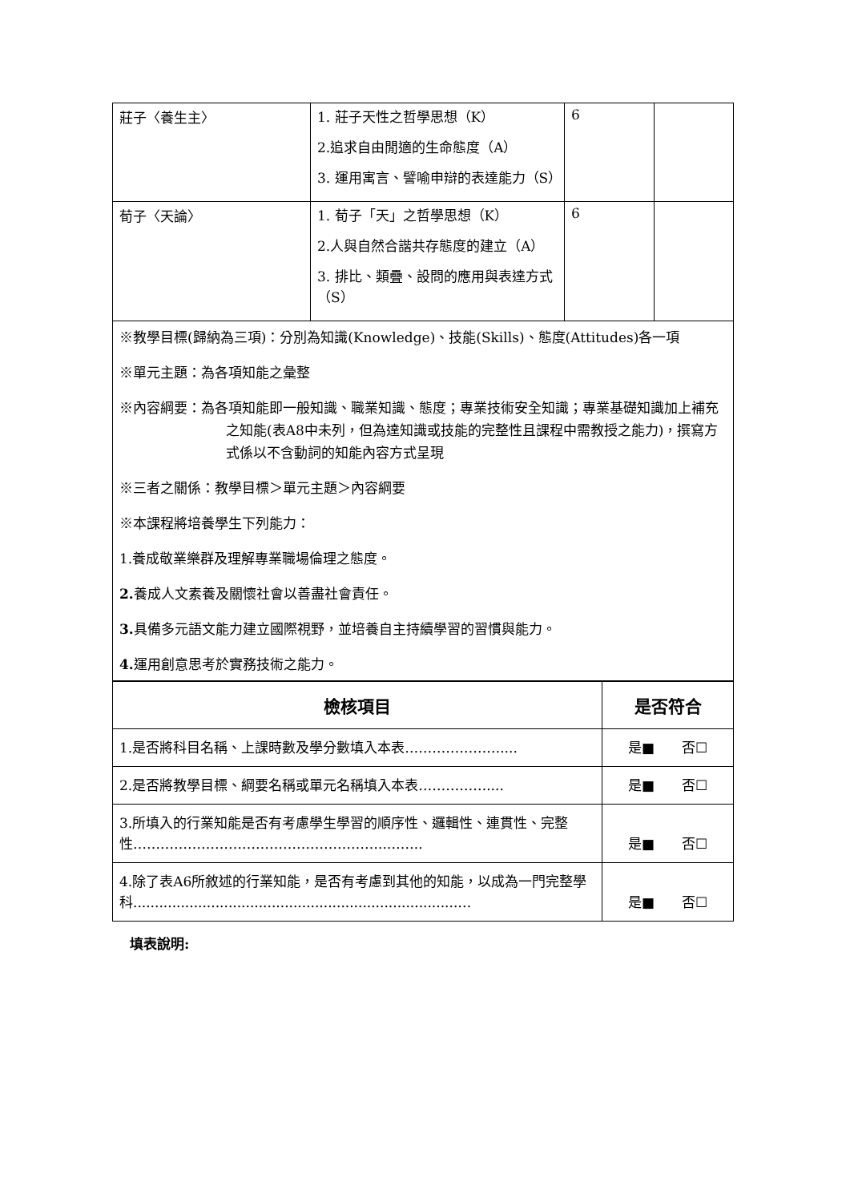| 莊子〈養生主〉 | 1. 莊子天性之哲學思想（K） 2.追求自由閒適的生命態度（A） 3. 運用寓言、譬喻申辯的表達能力（S） | 6 | |
| 荀子〈天論〉 | 1. 荀子「天」之哲學思想（K） 2.人與自然合諧共存態度的建立（A） 3. 排比、類疊、設問的應用與表達方式（S） | 6 | |
※教學目標(歸納為三項)：分別為知識(Knowledge)、技能(Skills)、態度(Attitudes)各一項
※單元主題：為各項知能之彙整
※內容綱要：為各項知能即一般知識、職業知識、態度；專業技術安全知識；專業基礎知識加上補充之知能(表A8中未列，但為達知識或技能的完整性且課程中需教授之能力)，撰寫方式係以不含動詞的知能內容方式呈現
※三者之關係：教學目標＞單元主題＞內容綱要
※本課程將培養學生下列能力：
1.養成敬業樂群及理解專業職場倫理之態度。
2. 養成人文素養及關懷社會以善盡社會責任。
3. 具備多元語文能力建立國際視野，並培養自主持續學習的習慣與能力。
4. 運用創意思考於實務技術之能力。
| 檢核項目 | 是否符合 |
| --- | --- |
| 1.是否將科目名稱、上課時數及學分數填入本表………………….... | 是■ 否☐ |
| 2.是否將教學目標、綱要名稱或單元名稱填入本表…………….... | 是■ 否☐ |
| 3.所填入的行業知能是否有考慮學生學習的順序性、邏輯性、連貫性、完整性………………………………………………..…….. | 是■ 否☐ |
| 4.除了表A6所敘述的行業知能，是否有考慮到其他的知能，以成為一門完整學科...........................................................................… | 是■ 否☐ |
填表說明: